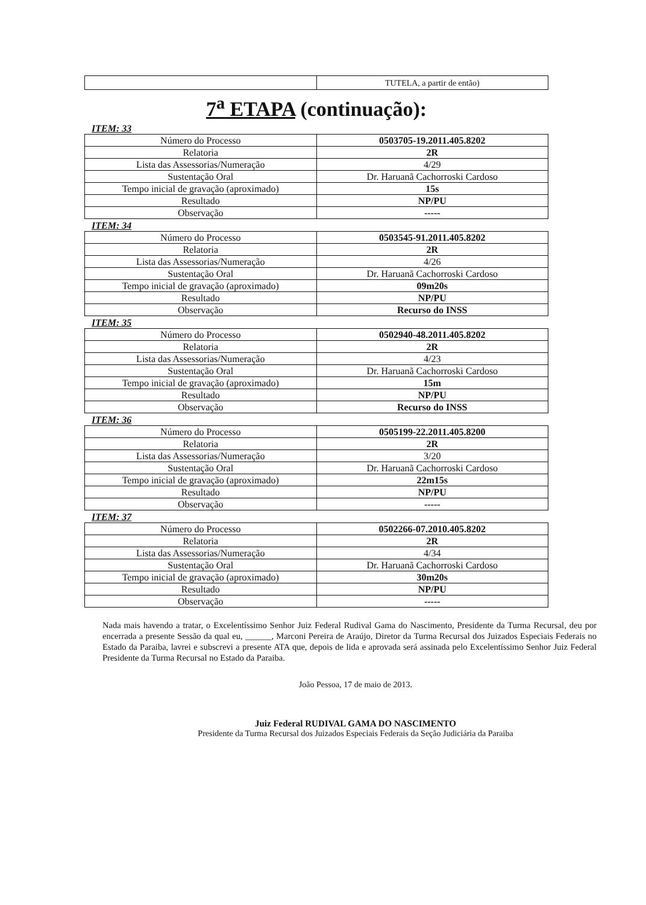| | TUTELA, a partir de então) |
7<sup>a</sup> ETAPA (continuação):
ITEM: 33
| Número do Processo | 0503705-19.2011.405.8202 |
| Relatoria | 2R |
| Lista das Assessorias/Numeração | 4/29 |
| Sustentação Oral | Dr. Haruanã Cachorroski Cardoso |
| Tempo inicial de gravação (aproximado) | 15s |
| Resultado | NP/PU |
| Observação | ----- |
ITEM: 34
| Número do Processo | 0503545-91.2011.405.8202 |
| Relatoria | 2R |
| Lista das Assessorias/Numeração | 4/26 |
| Sustentação Oral | Dr. Haruanã Cachorroski Cardoso |
| Tempo inicial de gravação (aproximado) | 09m20s |
| Resultado | NP/PU |
| Observação | Recurso do INSS |
ITEM: 35
| Número do Processo | 0502940-48.2011.405.8202 |
| Relatoria | 2R |
| Lista das Assessorias/Numeração | 4/23 |
| Sustentação Oral | Dr. Haruanã Cachorroski Cardoso |
| Tempo inicial de gravação (aproximado) | 15m |
| Resultado | NP/PU |
| Observação | Recurso do INSS |
ITEM: 36
| Número do Processo | 0505199-22.2011.405.8200 |
| Relatoria | 2R |
| Lista das Assessorias/Numeração | 3/20 |
| Sustentação Oral | Dr. Haruanã Cachorroski Cardoso |
| Tempo inicial de gravação (aproximado) | 22m15s |
| Resultado | NP/PU |
| Observação | ----- |
ITEM: 37
| Número do Processo | 0502266-07.2010.405.8202 |
| Relatoria | 2R |
| Lista das Assessorias/Numeração | 4/34 |
| Sustentação Oral | Dr. Haruanã Cachorroski Cardoso |
| Tempo inicial de gravação (aproximado) | 30m20s |
| Resultado | NP/PU |
| Observação | ----- |
Nada mais havendo a tratar, o Excelentíssimo Senhor Juiz Federal Rudival Gama do Nascimento, Presidente da Turma Recursal, deu por encerrada a presente Sessão da qual eu, ______, Marconi Pereira de Araújo, Diretor da Turma Recursal dos Juizados Especiais Federais no Estado da Paraiba, lavrei e subscrevi a presente ATA que, depois de lida e aprovada será assinada pelo Excelentíssimo Senhor Juiz Federal Presidente da Turma Recursal no Estado da Paraiba.
João Pessoa, 17 de maio de 2013.
Juiz Federal RUDIVAL GAMA DO NASCIMENTO
Presidente da Turma Recursal dos Juizados Especiais Federais da Seção Judiciária da Paraiba